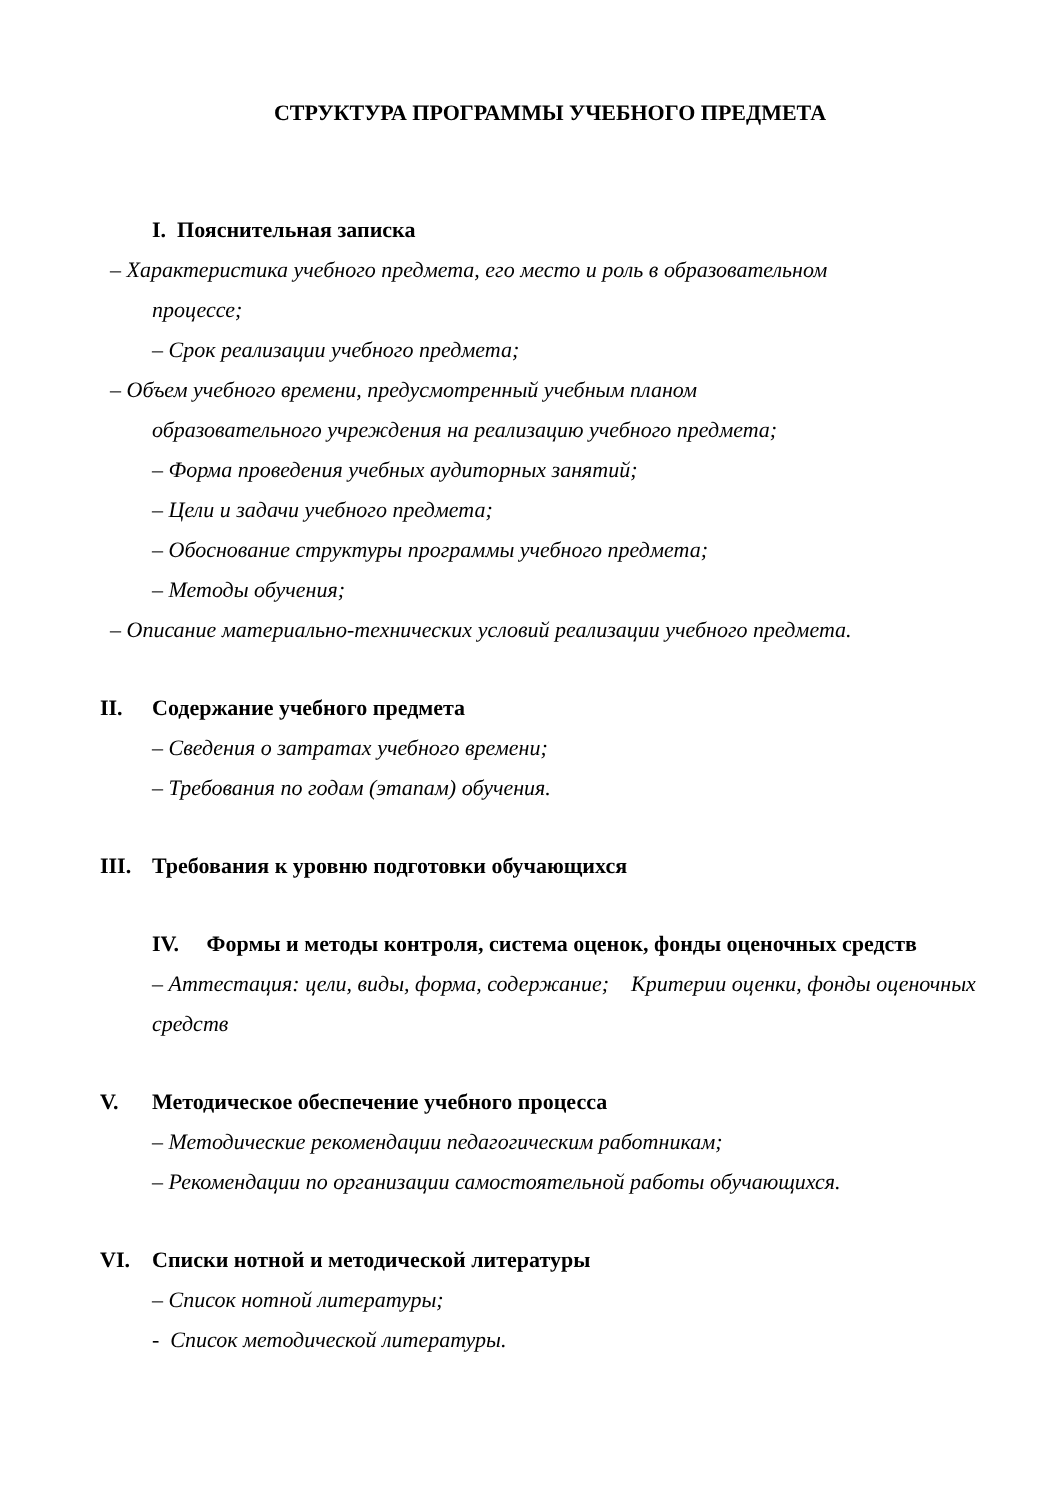СТРУКТУРА ПРОГРАММЫ УЧЕБНОГО ПРЕДМЕТА
I. Пояснительная записка
– Характеристика учебного предмета, его место и роль в образовательном
процессе;
– Срок реализации учебного предмета;
– Объем учебного времени, предусмотренный учебным планом
образовательного учреждения на реализацию учебного предмета;
– Форма проведения учебных аудиторных занятий;
– Цели и задачи учебного предмета;
– Обоснование структуры программы учебного предмета;
– Методы обучения;
– Описание материально-технических условий реализации учебного предмета.
II. Содержание учебного предмета
– Сведения о затратах учебного времени;
– Требования по годам (этапам) обучения.
III. Требования к уровню подготовки обучающихся
IV. Формы и методы контроля, система оценок, фонды оценочных средств
– Аттестация: цели, виды, форма, содержание; Критерии оценки, фонды оценочных средств
V. Методическое обеспечение учебного процесса
– Методические рекомендации педагогическим работникам;
– Рекомендации по организации самостоятельной работы обучающихся.
VI. Списки нотной и методической литературы
– Список нотной литературы;
- Список методической литературы.